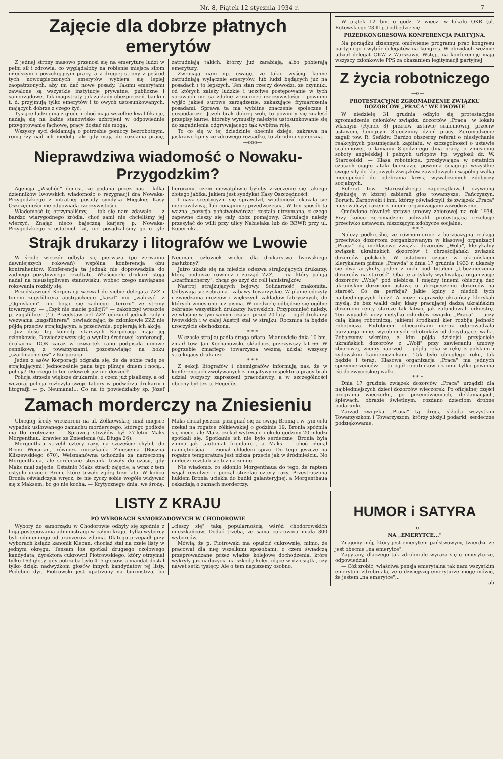Nr. 8, Piątek 12 stycznia 1934 r. 7
Zajęcie dla dobrze płatnych emerytów
Z jednej strony masowo przenosi się na emeryturę ludzi w pełni sił i zdrowia, co wyglądałoby na robienie miejsca siłom młodszym i poszukującym pracy, a z drugiej strony z pośród tych nowoupieczonych emerytów wybiera się lepiej zaopatrzonych, aby im dać nowe posady. Takimi emerytami zawalone są wszystkie instytucje prywatne, publiczne i samorządowe. Tak magistraty, jak zakłady ubezpieczeń, banki i t. d. przyjmują tylko emerytów i to owych ustosunkowanych, mających dobrze z czego żyć.
Tysiące ludzi giną z głodu i choć mają wszelkie kwalifikacje, nadają się na każde stanowisko uzbrojeni w odpowiednie przygotowanie fachowe, pracy dostać nie mogą.
Wszyscy syci deklamują o potrzebie pomocy bezrobotnym, ronią łzy nad ich niedolą, ale gdy mają do rozdania pracę, zatrudniają takich, którzy już zarabiają, albo pobierają emerytury.
Zwracają nam np. uwagę, że takie wyścigi konne zatrudniają wyłącznie emerytów, lub ludzi będących już na posadach i to lepszych. Ten stan rzeczy dowodzi, że czynniki, od których zależy ludzkie i uczciwe postępowanie w tych sprawach nie są zdolne zrozumieć rzeczywistości i powinno wyjść jakieś surowe zarządzenie, zakazujące frymarczenia posadami. Sprawa ta ma wybitne znaczenie społeczne i gospodarcze. Jeżeli brak dobrej woli, to powinny się znaleść przepisy karne, któreby wymusiły należyte ustosunkowanie się do zagadnienia odgrywającego tak wybitną rolę.
To co się w tej dziedzinie obecnie dzieje, zakrawa na jaskrawe kpiny ze zdrowego rozsądku, to zbrodnia społeczna.
—ooo—
Nieprawdziwa wiadomość o Nowaku-Przygodzkim?
Agencja „Wschód" donosi, że podana przez nas i kilka dzienników lwowskich wiadomość o rezygnacji dra Nowaka-Przygodzkiego z intratnej posady syndyka Miejskiej Kasy Oszczędności nie odpowiada rzeczywistości.
Wiadomość tę otrzymaliśmy, — tak się nam zdawało — z bardzo wiarygodnego źródła, choć sami nie chcieliśmy jej wierzyć. Znając nieco bajeczną karjerę p. Nowaka-Przygodzkiego z ostatnich lat, nie posądzaliśmy go o tyle heroizmu, czem niewątpliwie byłoby zrzeczenie się takiego złotego jabłka, jakiem jest syndykat Kasy Oszczędności.
I nasz sceptycyzm się sprawdził, wiadomość okazała się nieprawdziwą, lub conajmniej przedwczesna. W ten sposób ta ważna „pozycja państwotwórcza" została utrzymana, z czego zapewne cieszy się cały obóz pomajowy. Gratulacje należy przesyłać do willi przy ulicy Nabielaka lub do BBWR przy ul. Kopernika.
Strajk drukarzy i litografów we Lwowie
W środę wieczór odbyła się pierwsza (po zerwaniu dawniejszych rokowań) wspólna konferencja obu kontrahentów. Konferencja ta jednak nie doprowadziła do żadnego pozytywnego rezultatu. Właściciele drukarń stoją nadal na nieustępliwem stanowisku, wobec czego nawiązane rokowania rozbiły się.
Przedstawiciel Korporacji wezwał do siebie delegata ZZZ i tonem zugsführera austrjackiego „kazał" mu „walczyć" z „Ogniskiem", nie bojąc się żadnego „teroru" ze strony towarzyszy. — „Czyż nie macie policji?" — zakończył wreszcie p. zugsführer (!!). Przedstawiciel ZZZ odrzucił jednak rady i wezwania „zugsführera", oświadczając, że członkowie ZZZ nie pójdą przeciw strajkującym, a przeciwnie, popierają ich akcję.
Już dość tej komedji starszych Korporacji mają jej członkowie. Dowiedziawszy się o wyniku środowej konferencji, drukarnia DOK zaraz w czwartek rano podpisała umowę cennikową z towarzyszami, pozostawiając na boku „szarfmacherów" z Korporacji.
Jeden z asów Korporacji odgraża się, że da sobie radę ze strajkującymi! Jednocześnie pana tego pilnuje dniem i nocą... policja! Do czego to ten człowiek już nie doszedł!
Policja strzeże większe drukarnie, o czem już pisaliśmy, a od wczoraj policja rozłożyła swoje tabory w podwórzu drukarni i litografji — p. Neumana!... Co na to powiedziałby śp. Józef Neuman, człowiek wielce dla drukarstwa lwowskiego zasłużony?!
Jutro ukaże się na mieście odezwa strajkujących drukarzy, którą podpisze również i zarząd ZZZ, — na który polują „szarfmacherzy", chcąc go użyć do roli łamistrajków.
Nastrój strajkujących bojowy. Solidarność znakomita. Odbywają się zebrania i zabawy towarzyskie. W planie odczyty i zwiedzania muzeów i większych zakładów fabrycznych, do których wniesiono już pisma. W niedzielę odbędzie się ogólne zebranie wszystkich drukarzy lwowskich. Przypomnieć należy, że właśnie w tym samym czasie, przed 20 laty — ogół drukarzy lwowskich i w całej Austrji stał w strajku. Rocznica ta będzie uroczyście obchodzona.
* * *
W czasie strajku padła druga ofiara. Mianowicie dnia 10 bm. zmarł tow. Jan Kochanowski, składacz, przeżywszy lat 66. W pogrzebie zmarłego towarzysza wezmą udział wszyscy strajkujący drukarze.
* * *
Z sekcji litografów i chemigrafów informują nas, że w konferencjach zwoływanych z inicjatywy inspektora pracy brali udział wszyscy zaproszeni pracodawcy, a w szczególności obecny był też p. Hegedüs.
Zamach morderczy na Zniesieniu
Ubiegłej środy wieczorem na ul. Żółkiewskiej miał miejsce wypadek usiłowanego zamachu morderczego, którego podłoże ma tło erotyczne. — Sprawcą strzałów był 27-letni Maks Morgenthau, krawiec ze Zniesienia (ul. Długa 26).
Morgenthau strzelił cztery razy, na szczęście chybił, do Broni Weisman, również mieszkanki Zniesienia (Boczna Kliszewskiego 670). Weismanówna uchodziła za narzeczoną Morgenthaua, ale serdeczne stosunki trwały do czasu, gdy Maks miał zajęcie. Ostatnio Maks stracił zajęcie, a wraz z tem ostygło uczucie Broni, które trwało zgórą trzy lata. W końcu Bronia oświadczyła wręcz, że nie życzy sobie wogóle widywać się z Maksem, bo go nie kocha. — Krytycznego dnia, we środę, Maks chciał jeszcze pożegnać się ze swoją Bronią i w tym celu czekał na rogatce żółkiewskiej o godzinie 19. Bronia spóźniła się nieco, ale Maks czekał wytrwale i około godziny 20 młodzi spotkali się. Spotkanie ich nie było serdeczne, Bronia była zimna jak „automat frigidaire", a Maks — choć płonął namiętnością — zionął chłodem spiżu. Do tego jeszcze na rogatce temperatura jest niższa przecie jak w śródmieściu. No i młodzi rozstali się też na zimno.
Nie wiadomo, co skłoniło Morgenthaua do tego, że raptem wyjął rewolwer i począł strzelać cztery razy. Przestraszona hukiem Bronia uciekła do budki galanteryjnej, a Morgenthaua oskarżają o zamach morderczy.
W piątek 12 bm. o godz. 7 wiecz. w lokalu OKR (ul. Rutowskiego 23 II p.) odbędzie się
PRZEDKONGRESOWA KONFERENCJA PARTYJNA.
Na porządku dziennym omówienie programu prac kongresu partyjnego i wybór delegatów na kongres. W obradach weźmie udział delegat CKW z Warszawy. Wstęp. na konferencję mają wszyscy członkowie PPS za okazaniem legitymacji partyjnej
Z życia robotniczego
—o—
PROTESTACYJNE ZGROMADZENIE ZWIĄZKU DOZORCÓW „PRACA" WE LWOWIE
W niedzielę 31 grudnia odbyło się protestacyjne zgromadzenie członków związku dozorców „Praca" w lokalu własnym (Rynek 8) przeciw ustawie scaleniowej, przeciw ustawom, łamiącym 8-godzinny dzień pracy. Zgromadzenie zagaił tow. R. Seńkiw. Bardzo obszerny referat o niesłychanie reakcyjnych posunięciach kapitału, w szczególności o ustawie scaleniowej, o łamaniu 8-godzinego dnia pracy, o zniesieniu soboty angielskiej i pełnych urlopów itp. wygłosił dr. W. Starosolski. — Klasa robotnicza, przeżywająca w ostatnich czasach ciągłe ataki burżuazji, powinna ściągnąć wszystkie swoje siły do klasowych Związków zawodowych i wspólną walką niedopuścić do odebrania krwią wywalczonych zdobyczy socjalnych.
Referat tow. Starosolskiego zapoczątkował ożywioną dyskusję, w której zabierali głos towarzysze: Pańczyszyn, Boruch, Żarnowski i inni, którzy oświadczyli, że związek „Praca" musi walczyć razem z innemi organizacjami zawodowemi.
Omówiono również sprawę umowy zbiorowej na rok 1934. Przy końcu zgromadzeni uchwalili protestującą rezolucję przeciwko ustawom, niszczącym zdobycze socjalne.
* * *
Należy podkreślić, że równomiernie z burżuazyjną reakcją przeciwko dozorcom zorganizowanym w klasowej organizacji „Praca" idą nieklasowe związki dozorców „Wola", klerykalny związek ukraińskich dozorców i chrześcijański związek dozorców polskich. W ostatnim czasie w ukraińskiem klerykalnem piśmie „Prawda" z dnia 17 grudnia 1933 r. ukazały się dwa artykuły, jeden z nich pod tytułem „Ubezpieczenia dozorców na starość". Oba te artykuły wychwalają organizację dozorców „Wolę" pod niebiosa i między innemi obiecują dać ukraińskim dozorcom ustawę o ubezpieczeniu dozorców na starość. Co za perfidja? Jakie kpiny z niedoli tych najbiedniejszych ludzi! A może naprawdę ukraińscy klerykali myślą, że bez walki całej klasy pracującej dadzą ukraińskim dozorcom renty starcze tak łatwo, jak zafundowali orkiestrę. Ten wypadek uczy nietylko członków związku „Praca" — uczy całą klasę robotniczą, jakiemi środkami kler rozbija jedność robotniczą. Podobnemi obiecankami nieraz odprowadzała burżuazja mniej wyrobionych robotników od decydującej walki. Zobaczymy wkrótce, z kim pójdą dzisiejsi przyjaciele ukraińskich dozorców z „Woli" przy zawieraniu umowy zbiorowej, wiemy naprzód — pójdą ręka w rękę z polskimi i żydowskim kamienicznikami. Tak było ubiegłego roku, tak będzie i teraz. Klasowa organizacja „Praca" ma jednych sprzymierzeńców — to ogół robotników i z nimi tylko powinna iść do zwycięskiej walki.
* * *
Dnia 17 grudnia związek dozorców „Praca" urządził dla najbiedniejszych dzieci dozorców wieczorek. Po oficjalnej części programu wieczorku, po przemówieniach, deklamacjach, śpiewach, obrazie świetlnym, rozdano dzieciom drobne podarunki.
Zarząd związku „Praca" tą drogą składa wszystkim Towarzyszkom i Towarzyszom, którzy złożyli podarki, serdeczne podziękowanie.
LISTY Z KRAJU
PO WYBORACH SAMORZĄDOWYCH W CHODOROWIE
Wybory do samorządu w Chodorowie odbyły się zgodnie z linją postępowania administracji w całym kraju. Tylko wyborcy byli odmiennego od aranżerów zdania. Dlatego przepadł przy wyborach ksiądz kanonik Klecan, chociaż stał na czele listy w jednym okręgu. Tensam los spotkał drugiego czołowego kandydata, dyrektora cukrowni Piotrowskiego, który otrzymał tylko 163 głosy, gdy potrzeba było 415 głosów, a mandat dostał tylko dzięki nadwyżkom głosów innych kandydatów tej listy. Podobno dyr. Piotrowski jest upatrzony na burmistrza, bo „cieszy się" taką popularnością wśród chodorowskich mieszkańców. Dodać trzeba, że sama cukrownia miała 300 wyborców.
Mówią, że p. Piotrowski ma opuścić cukrownię, mimo, że pracował dla niej wszelkimi sposobami, o czem świadczą przeprowadzane przez władze kolejowe dochodzenia, które wykryły już nadużycia na szkodę kolei, idące w dziesiątki, czy nawet setki tysięcy. Ale o tem napiszemy osobno.
HUMOR i SATYRA
—o—
NA „EMERYTCE..."
Znajomy mój, który jest emerytem państwowym, twierdzi, że jest obecnie „na emerytce".
Zapytany, dlaczego tak zdrobniale wyraża się o emeryturze, odpowiedział:
— Cóż zrobić, właściwa pensja emerytalna tak nam wszystkim emerytom zdrobniała, że o dzisiejszej emeryturze mogę mówić, że jestem „na emerytce"...
ab